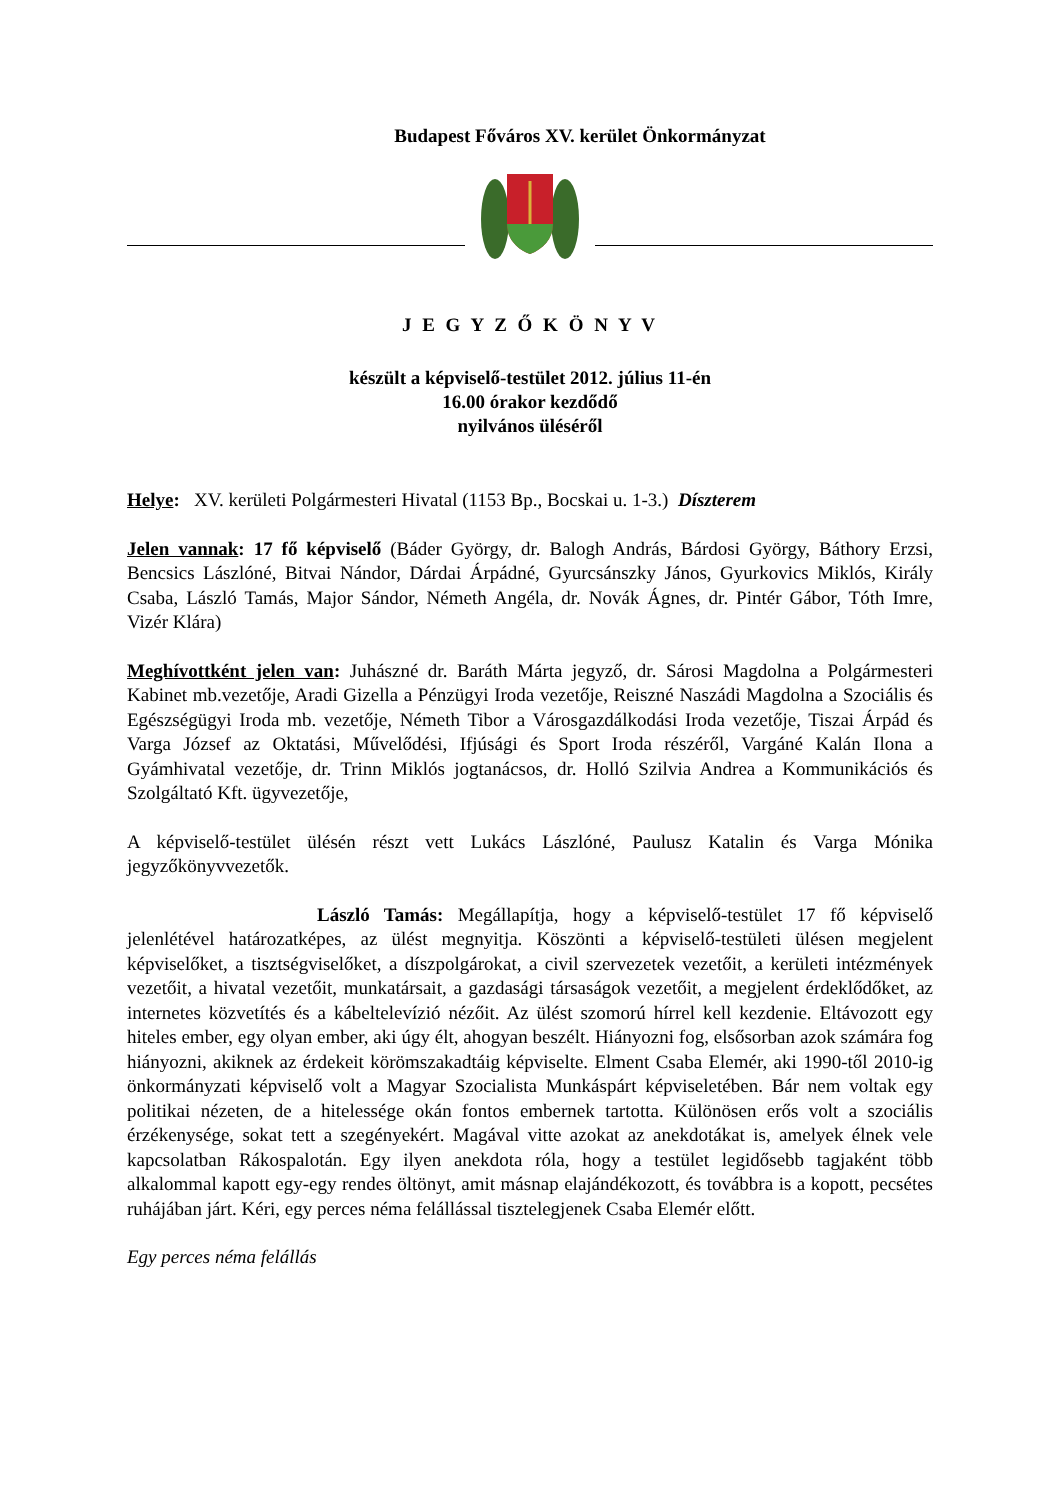Budapest Főváros XV. kerület Önkormányzat
J E G Y Z Ő K Ö N Y V
készült a képviselő-testület 2012. július 11-én
16.00 órakor kezdődő
nyilvános üléséről
Helye: XV. kerületi Polgármesteri Hivatal (1153 Bp., Bocskai u. 1-3.) Díszterem
Jelen vannak: 17 fő képviselő (Báder György, dr. Balogh András, Bárdosi György, Báthory Erzsi, Bencsics Lászlóné, Bitvai Nándor, Dárdai Árpádné, Gyurcsánszky János, Gyurkovics Miklós, Király Csaba, László Tamás, Major Sándor, Németh Angéla, dr. Novák Ágnes, dr. Pintér Gábor, Tóth Imre, Vizér Klára)
Meghívottként jelen van: Juhászné dr. Baráth Márta jegyző, dr. Sárosi Magdolna a Polgármesteri Kabinet mb.vezetője, Aradi Gizella a Pénzügyi Iroda vezetője, Reiszné Naszádi Magdolna a Szociális és Egészségügyi Iroda mb. vezetője, Németh Tibor a Városgazdálkodási Iroda vezetője, Tiszai Árpád és Varga József az Oktatási, Művelődési, Ifjúsági és Sport Iroda részéről, Vargáné Kalán Ilona a Gyámhivatal vezetője, dr. Trinn Miklós jogtanácsos, dr. Holló Szilvia Andrea a Kommunikációs és Szolgáltató Kft. ügyvezetője,
A képviselő-testület ülésén részt vett Lukács Lászlóné, Paulusz Katalin és Varga Mónika jegyzőkönyvvezetők.
László Tamás: Megállapítja, hogy a képviselő-testület 17 fő képviselő jelenlétével határozatképes, az ülést megnyitja. Köszönti a képviselő-testületi ülésen megjelent képviselőket, a tisztségviselőket, a díszpolgárokat, a civil szervezetek vezetőit, a kerületi intézmények vezetőit, a hivatal vezetőit, munkatársait, a gazdasági társaságok vezetőit, a megjelent érdeklődőket, az internetes közvetítés és a kábeltelevízió nézőit. Az ülést szomorú hírrel kell kezdenie. Eltávozott egy hiteles ember, egy olyan ember, aki úgy élt, ahogyan beszélt. Hiányozni fog, elsősorban azok számára fog hiányozni, akiknek az érdekeit körömszakadtáig képviselte. Elment Csaba Elemér, aki 1990-től 2010-ig önkormányzati képviselő volt a Magyar Szocialista Munkáspárt képviseletében. Bár nem voltak egy politikai nézeten, de a hitelessége okán fontos embernek tartotta. Különösen erős volt a szociális érzékenysége, sokat tett a szegényekért. Magával vitte azokat az anekdotákat is, amelyek élnek vele kapcsolatban Rákospalotán. Egy ilyen anekdota róla, hogy a testület legidősebb tagjaként több alkalommal kapott egy-egy rendes öltönyt, amit másnap elajándékozott, és továbbra is a kopott, pecsétes ruhájában járt. Kéri, egy perces néma felállással tisztelegjenek Csaba Elemér előtt.
Egy perces néma felállás